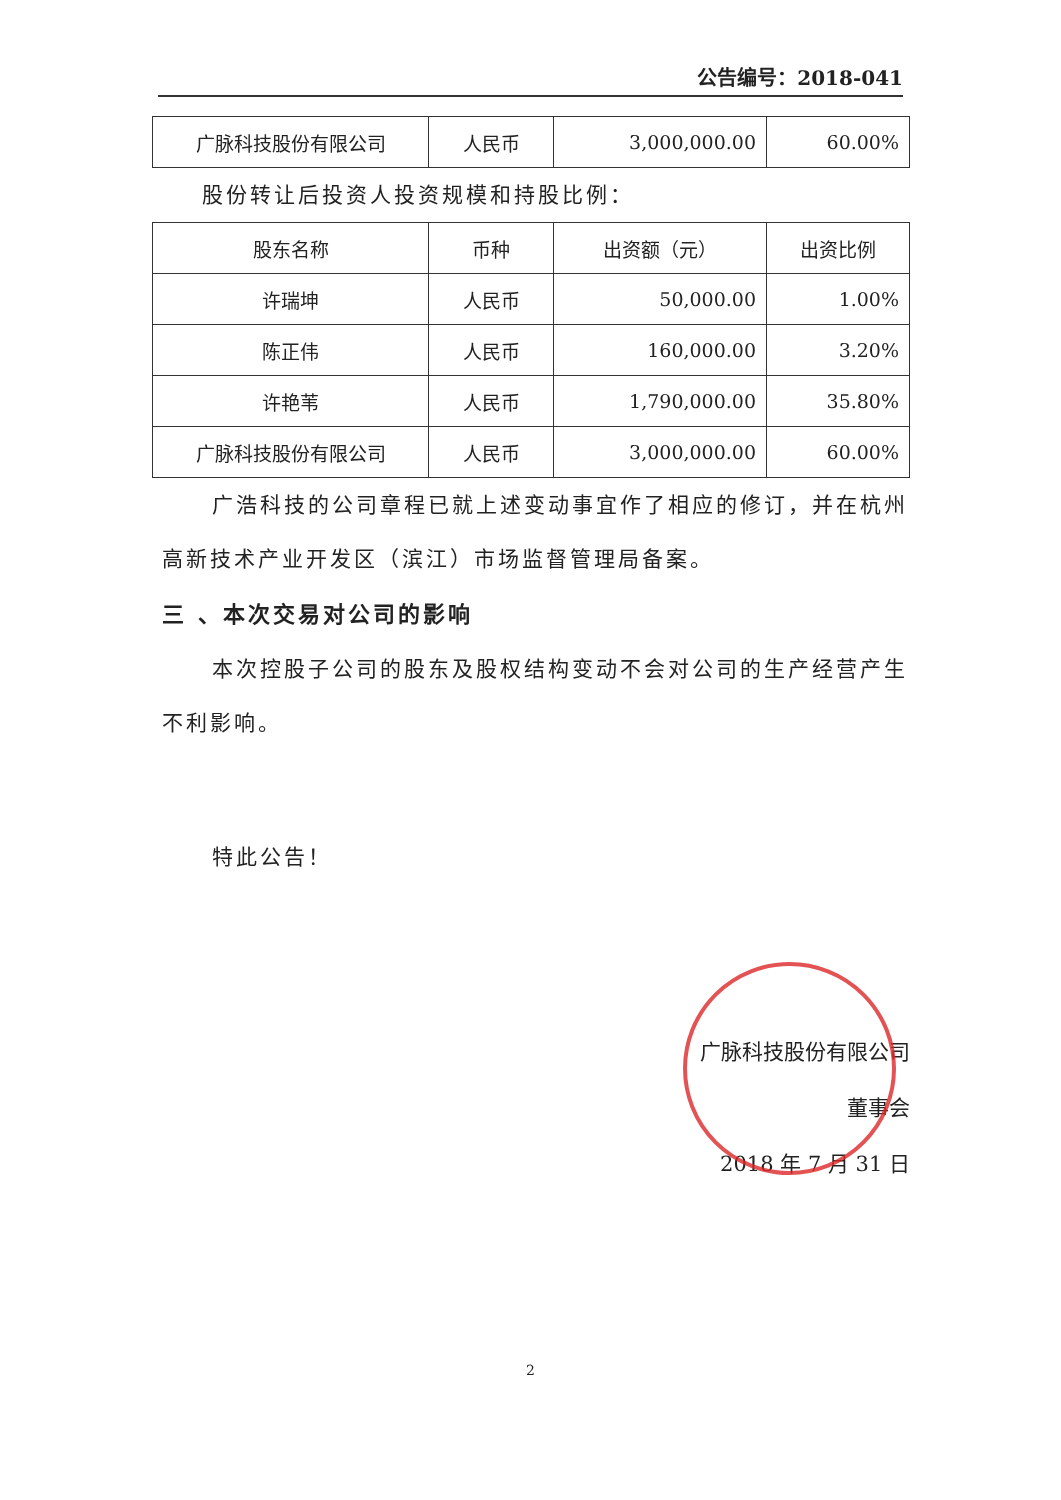公告编号：2018-041
| 广脉科技股份有限公司 | 人民币 | 3,000,000.00 | 60.00% |
股份转让后投资人投资规模和持股比例：
| 股东名称 | 币种 | 出资额（元） | 出资比例 |
| 许瑞坤 | 人民币 | 50,000.00 | 1.00% |
| 陈正伟 | 人民币 | 160,000.00 | 3.20% |
| 许艳苇 | 人民币 | 1,790,000.00 | 35.80% |
| 广脉科技股份有限公司 | 人民币 | 3,000,000.00 | 60.00% |
广浩科技的公司章程已就上述变动事宜作了相应的修订，并在杭州高新技术产业开发区（滨江）市场监督管理局备案。
三 、本次交易对公司的影响
本次控股子公司的股东及股权结构变动不会对公司的生产经营产生不利影响。
特此公告！
广脉科技股份有限公司
董事会
2018 年 7 月 31 日
2